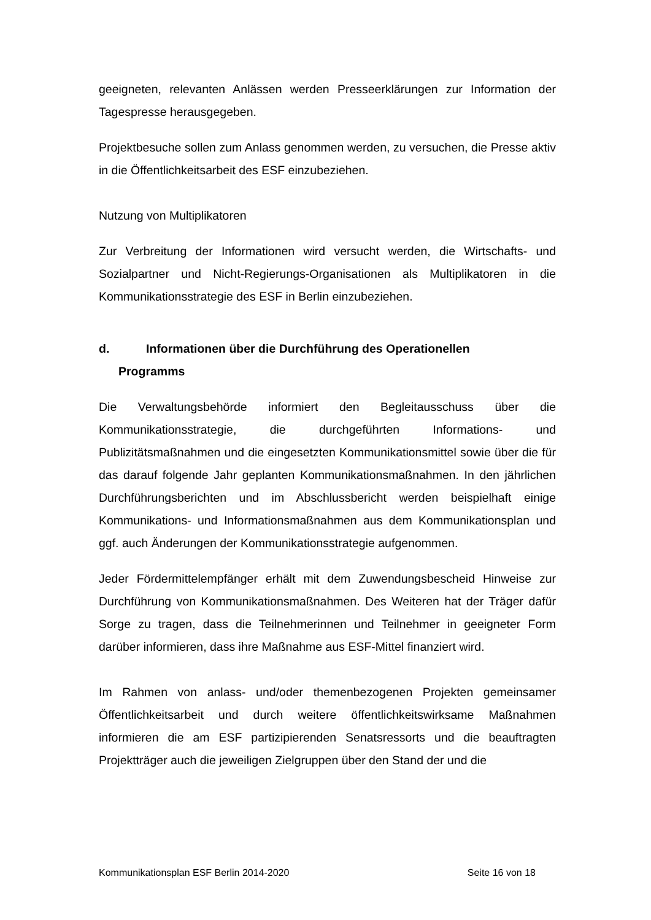geeigneten, relevanten Anlässen werden Presseerklärungen zur Information der Tagespresse herausgegeben.
Projektbesuche sollen zum Anlass genommen werden, zu versuchen, die Presse aktiv in die Öffentlichkeitsarbeit des ESF einzubeziehen.
Nutzung von Multiplikatoren
Zur Verbreitung der Informationen wird versucht werden, die Wirtschafts- und Sozialpartner und Nicht-Regierungs-Organisationen als Multiplikatoren in die Kommunikationsstrategie des ESF in Berlin einzubeziehen.
d. Informationen über die Durchführung des Operationellen
Programms
Die Verwaltungsbehörde informiert den Begleitausschuss über die Kommunikationsstrategie, die durchgeführten Informations- und Publizitätsmaßnahmen und die eingesetzten Kommunikationsmittel sowie über die für das darauf folgende Jahr geplanten Kommunikationsmaßnahmen. In den jährlichen Durchführungsberichten und im Abschlussbericht werden beispielhaft einige Kommunikations- und Informationsmaßnahmen aus dem Kommunikationsplan und ggf. auch Änderungen der Kommunikationsstrategie aufgenommen.
Jeder Fördermittelempfänger erhält mit dem Zuwendungsbescheid Hinweise zur Durchführung von Kommunikationsmaßnahmen. Des Weiteren hat der Träger dafür Sorge zu tragen, dass die Teilnehmerinnen und Teilnehmer in geeigneter Form darüber informieren, dass ihre Maßnahme aus ESF-Mittel finanziert wird.
Im Rahmen von anlass- und/oder themenbezogenen Projekten gemeinsamer Öffentlichkeitsarbeit und durch weitere öffentlichkeitswirksame Maßnahmen informieren die am ESF partizipierenden Senatsressorts und die beauftragten Projektträger auch die jeweiligen Zielgruppen über den Stand der und die
Kommunikationsplan ESF Berlin 2014-2020 Seite 16 von 18